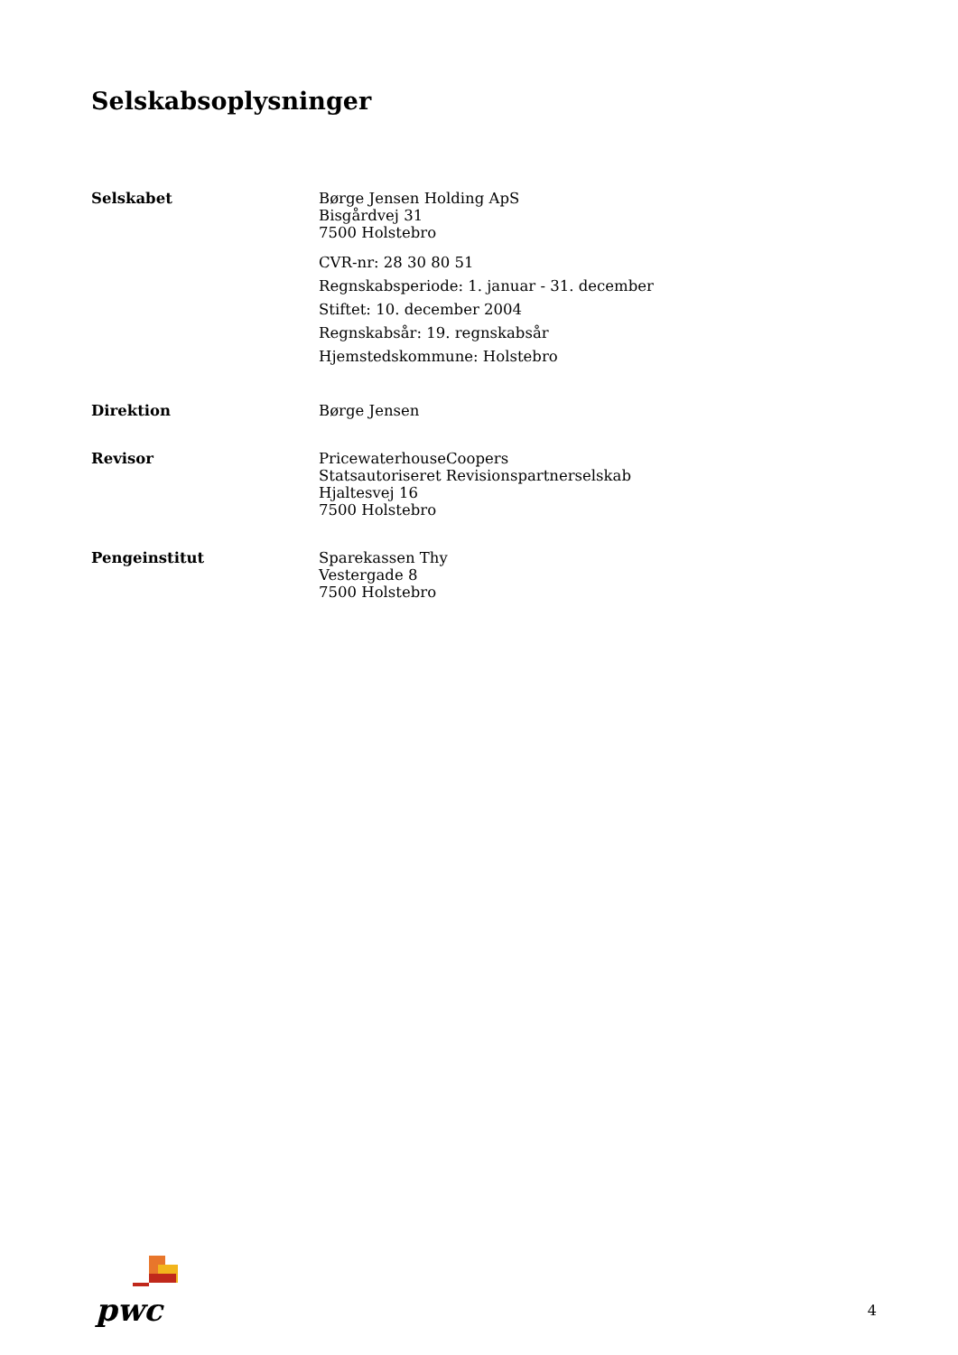Selskabsoplysninger
Selskabet Børge Jensen Holding ApS
Bisgårdvej 31
7500 Holstebro
CVR-nr: 28 30 80 51
Regnskabsperiode: 1. januar - 31. december
Stiftet: 10. december 2004
Regnskabsår: 19. regnskabsår
Hjemstedskommune: Holstebro
Direktion Børge Jensen
Revisor PricewaterhouseCoopers
Statsautoriseret Revisionspartnerselskab
Hjaltesvej 16
7500 Holstebro
Pengeinstitut Sparekassen Thy
Vestergade 8
7500 Holstebro
pwc
4